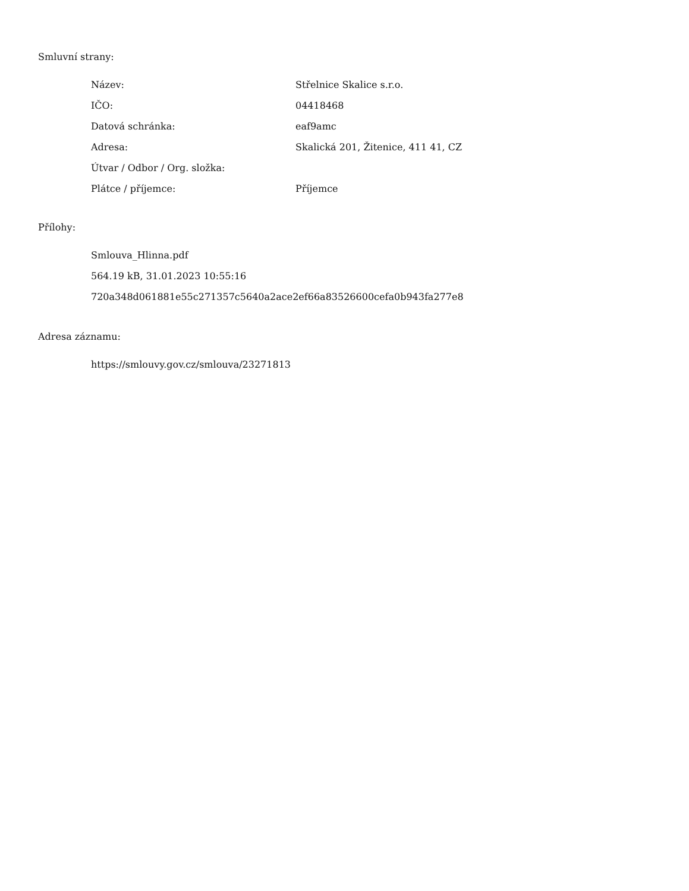Smluvní strany:
| Název: | Střelnice Skalice s.r.o. |
| IČO: | 04418468 |
| Datová schránka: | eaf9amc |
| Adresa: | Skalická 201, Žitenice, 411 41, CZ |
| Útvar / Odbor / Org. složka: | |
| Plátce / příjemce: | Příjemce |
Přílohy:
Smlouva_Hlinna.pdf
564.19 kB, 31.01.2023 10:55:16
720a348d061881e55c271357c5640a2ace2ef66a83526600cefa0b943fa277e8
Adresa záznamu:
https://smlouvy.gov.cz/smlouva/23271813